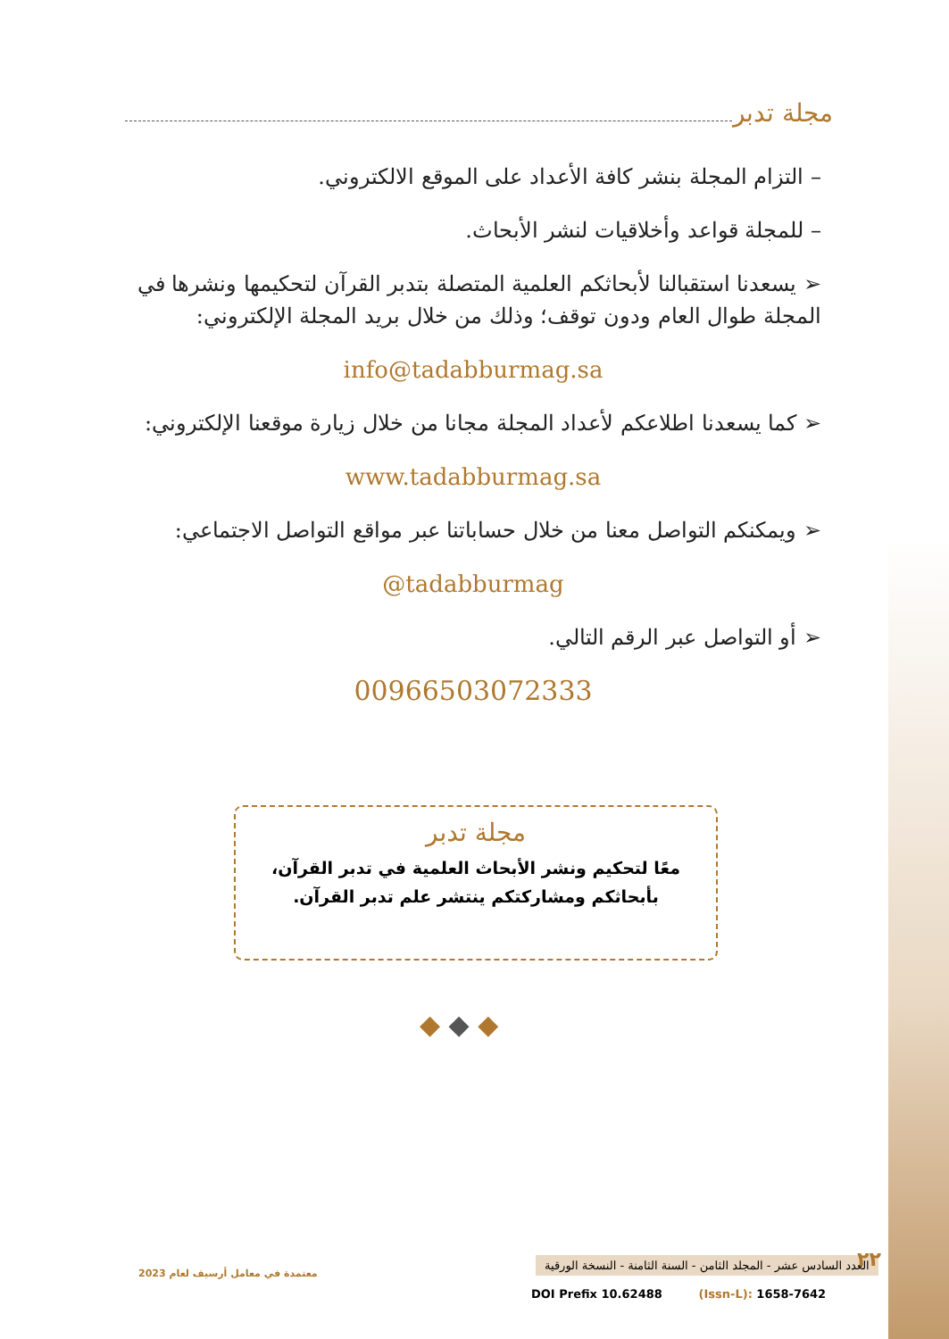مجلة تدبر
– التزام المجلة بنشر كافة الأعداد على الموقع الالكتروني.
– للمجلة قواعد وأخلاقيات لنشر الأبحاث.
➢ يسعدنا استقبالنا لأبحاثكم العلمية المتصلة بتدبر القرآن لتحكيمها ونشرها في المجلة طوال العام ودون توقف؛ وذلك من خلال بريد المجلة الإلكتروني:
info@tadabburmag.sa
➢ كما يسعدنا اطلاعكم لأعداد المجلة مجانا من خلال زيارة موقعنا الإلكتروني:
www.tadabburmag.sa
➢ ويمكنكم التواصل معنا من خلال حساباتنا عبر مواقع التواصل الاجتماعي:
@tadabburmag
➢ أو التواصل عبر الرقم التالي.
00966503072333
مجلة تدبر
معًا لتحكيم ونشر الأبحاث العلمية في تدبر القرآن،
بأبحاثكم ومشاركتكم ينتشر علم تدبر القرآن.
◆ ◆ ◆
معتمدة في معامل أرسيف لعام 2023
العدد السادس عشر - المجلد الثامن - السنة الثامنة - النسخة الورقية
٢٢
DOI Prefix 10.62488 (Issn-L): 1658-7642